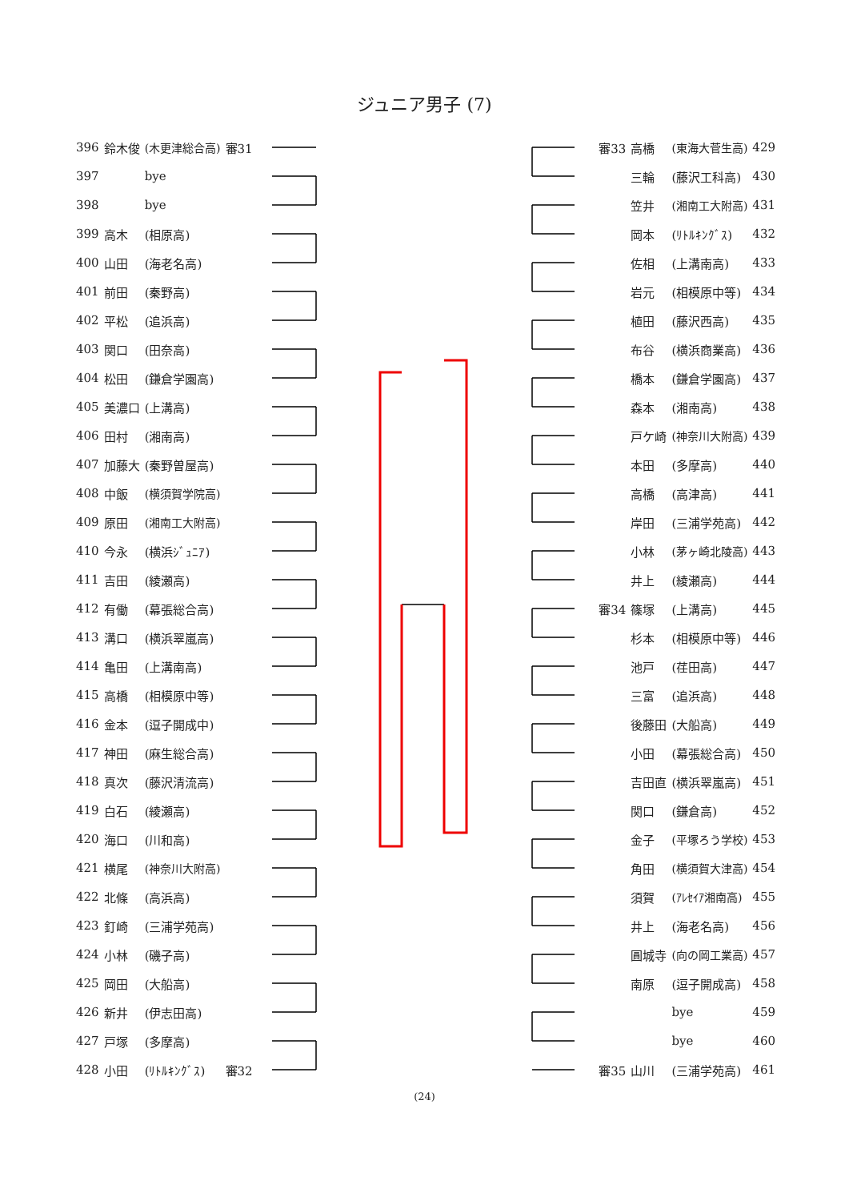ジュニア男子 (7)
| 396 | 鈴木俊 | (木更津総合高) | 審31 |
| 397 | | bye | |
| 398 | | bye | |
| 399 | 高木 | (相原高) | |
| 400 | 山田 | (海老名高) | |
| 401 | 前田 | (秦野高) | |
| 402 | 平松 | (追浜高) | |
| 403 | 関口 | (田奈高) | |
| 404 | 松田 | (鎌倉学園高) | |
| 405 | 美濃口 | (上溝高) | |
| 406 | 田村 | (湘南高) | |
| 407 | 加藤大 | (秦野曽屋高) | |
| 408 | 中飯 | (横須賀学院高) | |
| 409 | 原田 | (湘南工大附高) | |
| 410 | 今永 | (横浜ｼﾞｭﾆｱ) | |
| 411 | 吉田 | (綾瀬高) | |
| 412 | 有働 | (幕張総合高) | |
| 413 | 溝口 | (横浜翠嵐高) | |
| 414 | 亀田 | (上溝南高) | |
| 415 | 高橋 | (相模原中等) | |
| 416 | 金本 | (逗子開成中) | |
| 417 | 神田 | (麻生総合高) | |
| 418 | 真次 | (藤沢清流高) | |
| 419 | 白石 | (綾瀬高) | |
| 420 | 海口 | (川和高) | |
| 421 | 横尾 | (神奈川大附高) | |
| 422 | 北條 | (高浜高) | |
| 423 | 釘崎 | (三浦学苑高) | |
| 424 | 小林 | (磯子高) | |
| 425 | 岡田 | (大船高) | |
| 426 | 新井 | (伊志田高) | |
| 427 | 戸塚 | (多摩高) | |
| 428 | 小田 | (ﾘﾄﾙｷﾝｸﾞｽ) | 審32 |
| 審33 | 高橋 | (東海大菅生高) | 429 |
| | 三輪 | (藤沢工科高) | 430 |
| | 笠井 | (湘南工大附高) | 431 |
| | 岡本 | (ﾘﾄﾙｷﾝｸﾞｽ) | 432 |
| | 佐相 | (上溝南高) | 433 |
| | 岩元 | (相模原中等) | 434 |
| | 植田 | (藤沢西高) | 435 |
| | 布谷 | (横浜商業高) | 436 |
| | 橋本 | (鎌倉学園高) | 437 |
| | 森本 | (湘南高) | 438 |
| | 戸ケ崎 | (神奈川大附高) | 439 |
| | 本田 | (多摩高) | 440 |
| | 高橋 | (高津高) | 441 |
| | 岸田 | (三浦学苑高) | 442 |
| | 小林 | (茅ヶ崎北陵高) | 443 |
| | 井上 | (綾瀬高) | 444 |
| 審34 | 篠塚 | (上溝高) | 445 |
| | 杉本 | (相模原中等) | 446 |
| | 池戸 | (荏田高) | 447 |
| | 三富 | (追浜高) | 448 |
| | 後藤田 | (大船高) | 449 |
| | 小田 | (幕張総合高) | 450 |
| | 吉田直 | (横浜翠嵐高) | 451 |
| | 関口 | (鎌倉高) | 452 |
| | 金子 | (平塚ろう学校) | 453 |
| | 角田 | (横須賀大津高) | 454 |
| | 須賀 | (ｱﾚｾｲｱ湘南高) | 455 |
| | 井上 | (海老名高) | 456 |
| | 圓城寺 | (向の岡工業高) | 457 |
| | 南原 | (逗子開成高) | 458 |
| | | bye | 459 |
| | | bye | 460 |
| 審35 | 山川 | (三浦学苑高) | 461 |
(24)